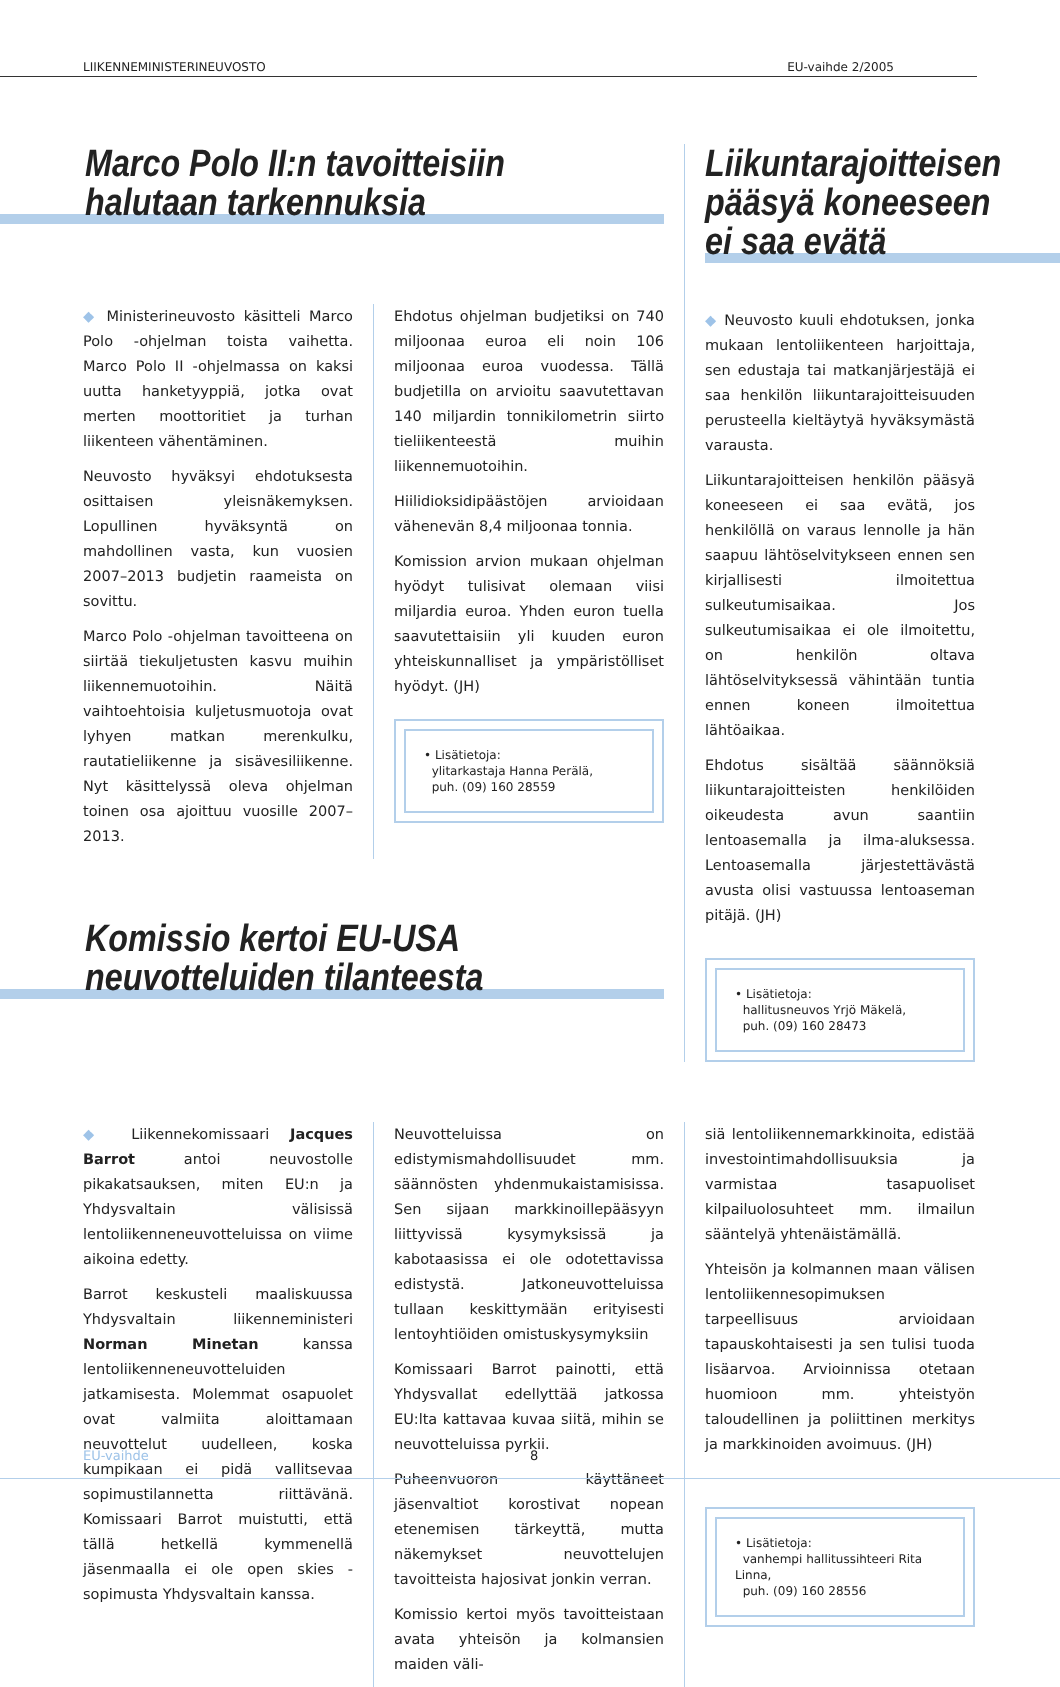LIIKENNEMINISTERINEUVOSTO EU-vaihde 2/2005
Marco Polo II:n tavoitteisiin
halutaan tarkennuksia
◆ Ministerineuvosto käsitteli Marco Polo -ohjelman toista vaihetta. Marco Polo II -ohjelmassa on kaksi uutta hanketyyppiä, jotka ovat merten moottoritiet ja turhan liikenteen vähentäminen.
Neuvosto hyväksyi ehdotuksesta osittaisen yleisnäkemyksen. Lopullinen hyväksyntä on mahdollinen vasta, kun vuosien 2007–2013 budjetin raameista on sovittu.
Marco Polo -ohjelman tavoitteena on siirtää tiekuljetusten kasvu muihin liikennemuotoihin. Näitä vaihtoehtoisia kuljetusmuotoja ovat lyhyen matkan merenkulku, rautatieliikenne ja sisävesiliikenne. Nyt käsittelyssä oleva ohjelman toinen osa ajoittuu vuosille 2007–2013.
Ehdotus ohjelman budjetiksi on 740 miljoonaa euroa eli noin 106 miljoonaa euroa vuodessa. Tällä budjetilla on arvioitu saavutettavan 140 miljardin tonnikilometrin siirto tieliikenteestä muihin liikennemuotoihin.
Hiilidioksidipäästöjen arvioidaan vähenevän 8,4 miljoonaa tonnia.
Komission arvion mukaan ohjelman hyödyt tulisivat olemaan viisi miljardia euroa. Yhden euron tuella saavutettaisiin yli kuuden euron yhteiskunnalliset ja ympäristölliset hyödyt. (JH)
• Lisätietoja:
ylitarkastaja Hanna Perälä,
puh. (09) 160 28559
Komissio kertoi EU-USA
neuvotteluiden tilanteesta
Liikuntarajoitteisen
pääsyä koneeseen
ei saa evätä
◆ Neuvosto kuuli ehdotuksen, jonka mukaan lentoliikenteen harjoittaja, sen edustaja tai matkanjärjestäjä ei saa henkilön liikuntarajoitteisuuden perusteella kieltäytyä hyväksymästä varausta.
Liikuntarajoitteisen henkilön pääsyä koneeseen ei saa evätä, jos henkilöllä on varaus lennolle ja hän saapuu lähtöselvitykseen ennen sen kirjallisesti ilmoitettua sulkeutumisaikaa. Jos sulkeutumisaikaa ei ole ilmoitettu, on henkilön oltava lähtöselvityksessä vähintään tuntia ennen koneen ilmoitettua lähtöaikaa.
Ehdotus sisältää säännöksiä liikuntarajoitteisten henkilöiden oikeudesta avun saantiin lentoasemalla ja ilma-aluksessa. Lentoasemalla järjestettävästä avusta olisi vastuussa lentoaseman pitäjä. (JH)
• Lisätietoja:
hallitusneuvos Yrjö Mäkelä,
puh. (09) 160 28473
◆ Liikennekomissaari Jacques Barrot antoi neuvostolle pikakatsauksen, miten EU:n ja Yhdysvaltain välisissä lentoliikenneneuvotteluissa on viime aikoina edetty.
Barrot keskusteli maaliskuussa Yhdysvaltain liikenneministeri Norman Minetan kanssa lentoliikenneneuvotteluiden jatkamisesta. Molemmat osapuolet ovat valmiita aloittamaan neuvottelut uudelleen, koska kumpikaan ei pidä vallitsevaa sopimustilannetta riittävänä. Komissaari Barrot muistutti, että tällä hetkellä kymmenellä jäsenmaalla ei ole open skies -sopimusta Yhdysvaltain kanssa.
Neuvotteluissa on edistymismahdollisuudet mm. säännösten yhdenmukaistamisissa. Sen sijaan markkinoillepääsyyn liittyvissä kysymyksissä ja kabotaasissa ei ole odotettavissa edistystä. Jatkoneuvotteluissa tullaan keskittymään erityisesti lentoyhtiöiden omistuskysymyksiin
Komissaari Barrot painotti, että Yhdysvallat edellyttää jatkossa EU:lta kattavaa kuvaa siitä, mihin se neuvotteluissa pyrkii.
Puheenvuoron käyttäneet jäsenvaltiot korostivat nopean etenemisen tärkeyttä, mutta näkemykset neuvottelujen tavoitteista hajosivat jonkin verran.
Komissio kertoi myös tavoitteistaan avata yhteisön ja kolmansien maiden väli-
siä lentoliikennemarkkinoita, edistää investointimahdollisuuksia ja varmistaa tasapuoliset kilpailuolosuhteet mm. ilmailun sääntelyä yhtenäistämällä.
Yhteisön ja kolmannen maan välisen lentoliikennesopimuksen tarpeellisuus arvioidaan tapauskohtaisesti ja sen tulisi tuoda lisäarvoa. Arvioinnissa otetaan huomioon mm. yhteistyön taloudellinen ja poliittinen merkitys ja markkinoiden avoimuus. (JH)
• Lisätietoja:
vanhempi hallitussihteeri Rita Linna,
puh. (09) 160 28556
EU-vaihde 8